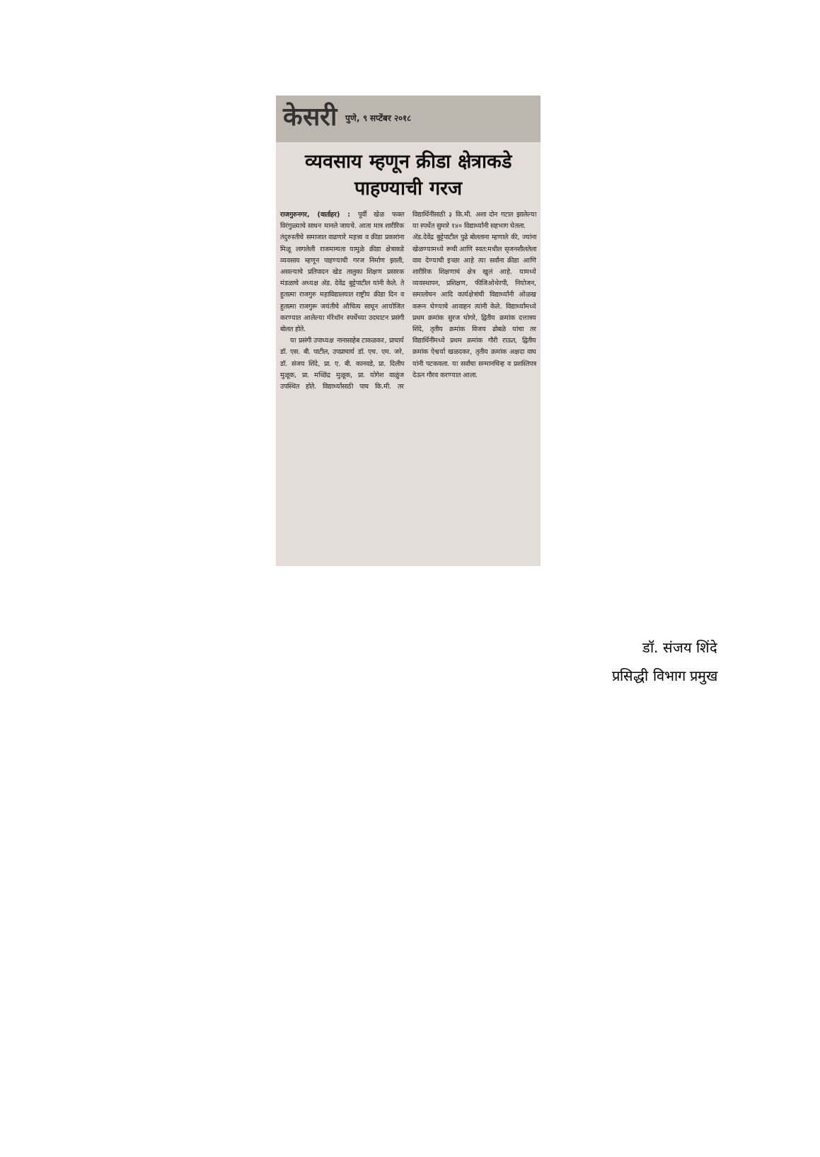केसरी पुणे, ९ सप्टेंबर २०१८
व्यवसाय म्हणून क्रीडा क्षेत्राकडे पाहण्याची गरज
राजगुरुनगर, (वार्ताहर) : पूर्वी खेळ फक्त विरंगुळ्याचे साधन मानले जायचे. आता मात्र शारीरिक तंदुरुस्तीचे समाजात वाढणारे महत्त्व व क्रीडा प्रकारांना मिळू लागलेली राजमान्यता यामुळे क्रीडा क्षेत्राकडे व्यवसाय म्हणून पाहण्याची गरज निर्माण झाली, असल्याचे प्रतिपादन खेड तालुका शिक्षण प्रसारक मंडळाचे अध्यक्ष अ‍ॅड. देवेंद्र बुट्टेपाटील यांनी केले. ते हुतात्मा राजगुरु महाविद्यालयात राष्ट्रीय क्रीडा दिन व हुतात्मा राजगुरू जयंतीचे औचित्य साधून आयोजित करण्यात आलेल्या मॅरेथॉन स्पर्धेच्या उदघाटन प्रसंगी बोलत होते.
या प्रसंगी उपाध्यक्ष नानासाहेब टाकळकर, प्राचार्य डॉ. एस. बी. पाटील, उपप्राचार्य डॉ. एच. एम. जरे, डॉ. संजय शिंदे, प्रा. ए. बी. कानवडे, प्रा. दिलीप मुळूक, प्रा. मच्छिंद्र मुळूक, प्रा. योगेश वाळुंज उपस्थित होते. विद्यार्थ्यांसाठी पाच कि.मी. तर विद्यार्थिनींसाठी ३ कि.मी. अशा दोन गटात झालेल्या या स्पर्धेत सुमारे १४० विद्यार्थ्यांनी सहभाग घेतला.
अ‍ॅड.देवेंद्र बुट्टेपाटील पुढे बोलताना म्हणाले की, ज्यांना खेळण्यामध्ये रूची आणि स्वत:मधील सृजनशीलतेला वाव देण्याची इच्छा आहे त्या सर्वांना क्रीडा आणि शारीरिक शिक्षणाचं क्षेत्र खुलं आहे. यामध्ये व्यवस्थापन, प्रशिक्षण, फीजिओथेरपी, नियोजन, समालोचन आदि कार्यक्षेत्रांची विद्यार्थ्यांनी ओळख करून घेण्याचे आवाहन त्यांनी केले. विद्यार्थ्यांमध्ये प्रथम क्रमांक सुरज घोगरे, द्वितीय क्रमांक दत्तात्रय शिंदे, तृतीय क्रमांक विजय ढोबळे यांचा तर विद्यार्थिनींमध्ये प्रथम क्रमांक गौरी राऊत, द्वितीय क्रमांक ऐश्वर्या खळदकर, तृतीय क्रमांक अक्षदा वाघ यांनी पटकवला. या सर्वांचा सन्मानचिन्ह व प्रशस्तिपत्र देऊन गौरव करण्यात आला.
डॉ. संजय शिंदे
प्रसिद्धी विभाग प्रमुख